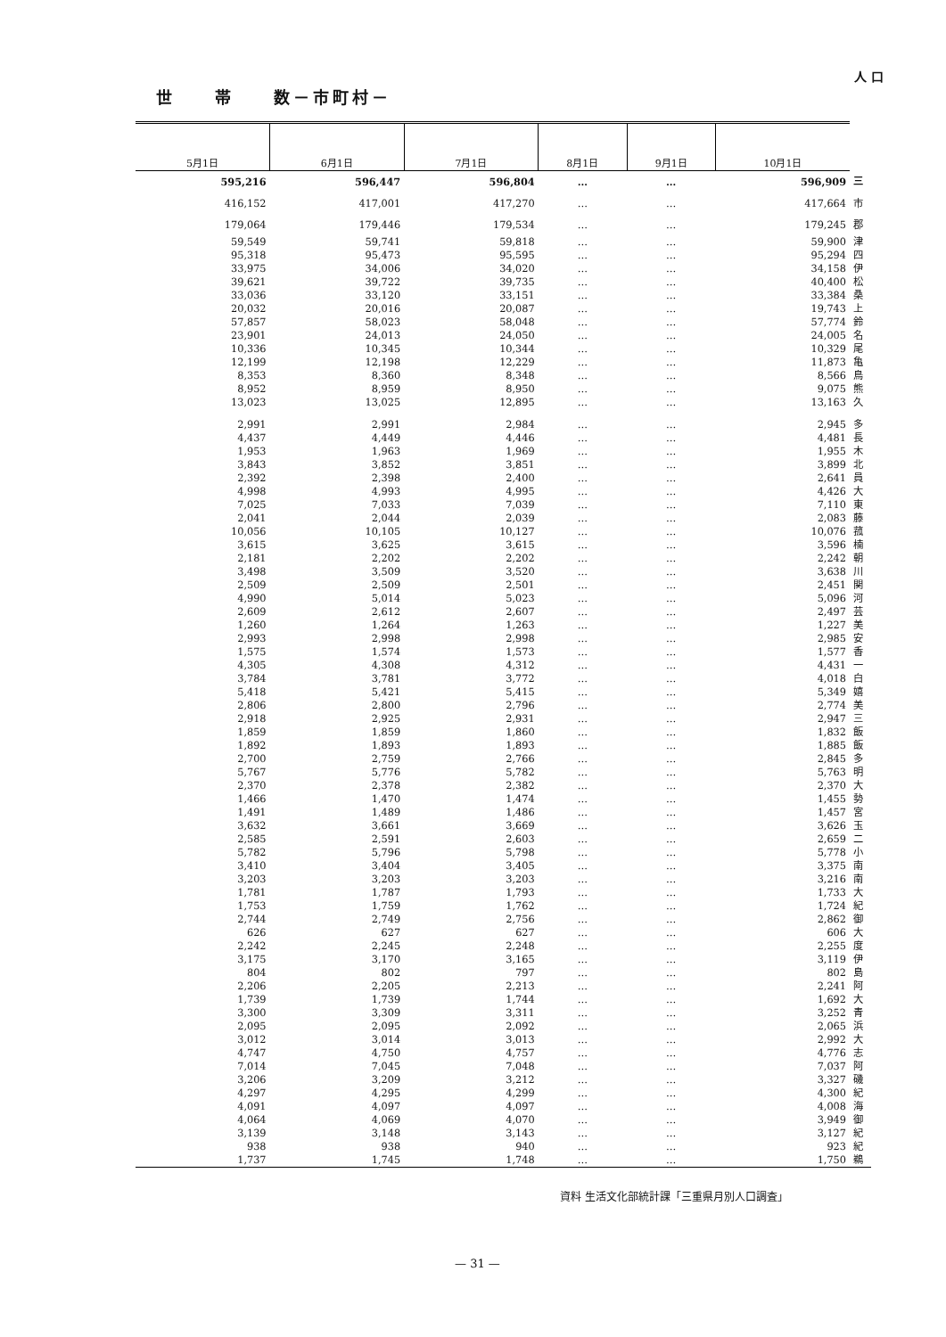人 口
世　　帯　　数－市町村－
| 5月1日 | 6月1日 | 7月1日 | 8月1日 | 9月1日 | 10月1日 | |
| --- | --- | --- | --- | --- | --- | --- |
| 595,216 | 596,447 | 596,804 | … | … | 596,909 | 三 |
| 416,152 | 417,001 | 417,270 | … | … | 417,664 | 市 |
| 179,064 | 179,446 | 179,534 | … | … | 179,245 | 郡 |
| 59,549 | 59,741 | 59,818 | … | … | 59,900 | 津 |
| 95,318 | 95,473 | 95,595 | … | … | 95,294 | 四 |
| 33,975 | 34,006 | 34,020 | … | … | 34,158 | 伊 |
| 39,621 | 39,722 | 39,735 | … | … | 40,400 | 松 |
| 33,036 | 33,120 | 33,151 | … | … | 33,384 | 桑 |
| 20,032 | 20,016 | 20,087 | … | … | 19,743 | 上 |
| 57,857 | 58,023 | 58,048 | … | … | 57,774 | 鈴 |
| 23,901 | 24,013 | 24,050 | … | … | 24,005 | 名 |
| 10,336 | 10,345 | 10,344 | … | … | 10,329 | 尾 |
| 12,199 | 12,198 | 12,229 | … | … | 11,873 | 亀 |
| 8,353 | 8,360 | 8,348 | … | … | 8,566 | 鳥 |
| 8,952 | 8,959 | 8,950 | … | … | 9,075 | 熊 |
| 13,023 | 13,025 | 12,895 | … | … | 13,163 | 久 |
| 2,991 | 2,991 | 2,984 | … | … | 2,945 | 多 |
| 4,437 | 4,449 | 4,446 | … | … | 4,481 | 長 |
| 1,953 | 1,963 | 1,969 | … | … | 1,955 | 木 |
| 3,843 | 3,852 | 3,851 | … | … | 3,899 | 北 |
| 2,392 | 2,398 | 2,400 | … | … | 2,641 | 員 |
| 4,998 | 4,993 | 4,995 | … | … | 4,426 | 大 |
| 7,025 | 7,033 | 7,039 | … | … | 7,110 | 東 |
| 2,041 | 2,044 | 2,039 | … | … | 2,083 | 藤 |
| 10,056 | 10,105 | 10,127 | … | … | 10,076 | 菰 |
| 3,615 | 3,625 | 3,615 | … | … | 3,596 | 楠 |
| 2,181 | 2,202 | 2,202 | … | … | 2,242 | 朝 |
| 3,498 | 3,509 | 3,520 | … | … | 3,638 | 川 |
| 2,509 | 2,509 | 2,501 | … | … | 2,451 | 関 |
| 4,990 | 5,014 | 5,023 | … | … | 5,096 | 河 |
| 2,609 | 2,612 | 2,607 | … | … | 2,497 | 芸 |
| 1,260 | 1,264 | 1,263 | … | … | 1,227 | 美 |
| 2,993 | 2,998 | 2,998 | … | … | 2,985 | 安 |
| 1,575 | 1,574 | 1,573 | … | … | 1,577 | 香 |
| 4,305 | 4,308 | 4,312 | … | … | 4,431 | 一 |
| 3,784 | 3,781 | 3,772 | … | … | 4,018 | 白 |
| 5,418 | 5,421 | 5,415 | … | … | 5,349 | 嬉 |
| 2,806 | 2,800 | 2,796 | … | … | 2,774 | 美 |
| 2,918 | 2,925 | 2,931 | … | … | 2,947 | 三 |
| 1,859 | 1,859 | 1,860 | … | … | 1,832 | 飯 |
| 1,892 | 1,893 | 1,893 | … | … | 1,885 | 飯 |
| 2,700 | 2,759 | 2,766 | … | … | 2,845 | 多 |
| 5,767 | 5,776 | 5,782 | … | … | 5,763 | 明 |
| 2,370 | 2,378 | 2,382 | … | … | 2,370 | 大 |
| 1,466 | 1,470 | 1,474 | … | … | 1,455 | 勢 |
| 1,491 | 1,489 | 1,486 | … | … | 1,457 | 宮 |
| 3,632 | 3,661 | 3,669 | … | … | 3,626 | 玉 |
| 2,585 | 2,591 | 2,603 | … | … | 2,659 | 二 |
| 5,782 | 5,796 | 5,798 | … | … | 5,778 | 小 |
| 3,410 | 3,404 | 3,405 | … | … | 3,375 | 南 |
| 3,203 | 3,203 | 3,203 | … | … | 3,216 | 南 |
| 1,781 | 1,787 | 1,793 | … | … | 1,733 | 大 |
| 1,753 | 1,759 | 1,762 | … | … | 1,724 | 紀 |
| 2,744 | 2,749 | 2,756 | … | … | 2,862 | 御 |
| 626 | 627 | 627 | … | … | 606 | 大 |
| 2,242 | 2,245 | 2,248 | … | … | 2,255 | 度 |
| 3,175 | 3,170 | 3,165 | … | … | 3,119 | 伊 |
| 804 | 802 | 797 | … | … | 802 | 島 |
| 2,206 | 2,205 | 2,213 | … | … | 2,241 | 阿 |
| 1,739 | 1,739 | 1,744 | … | … | 1,692 | 大 |
| 3,300 | 3,309 | 3,311 | … | … | 3,252 | 青 |
| 2,095 | 2,095 | 2,092 | … | … | 2,065 | 浜 |
| 3,012 | 3,014 | 3,013 | … | … | 2,992 | 大 |
| 4,747 | 4,750 | 4,757 | … | … | 4,776 | 志 |
| 7,014 | 7,045 | 7,048 | … | … | 7,037 | 阿 |
| 3,206 | 3,209 | 3,212 | … | … | 3,327 | 磯 |
| 4,297 | 4,295 | 4,299 | … | … | 4,300 | 紀 |
| 4,091 | 4,097 | 4,097 | … | … | 4,008 | 海 |
| 4,064 | 4,069 | 4,070 | … | … | 3,949 | 御 |
| 3,139 | 3,148 | 3,143 | … | … | 3,127 | 紀 |
| 938 | 938 | 940 | … | … | 923 | 紀 |
| 1,737 | 1,745 | 1,748 | … | … | 1,750 | 鵜 |
資料 生活文化部統計課「三重県月別人口調査」
— 31 —